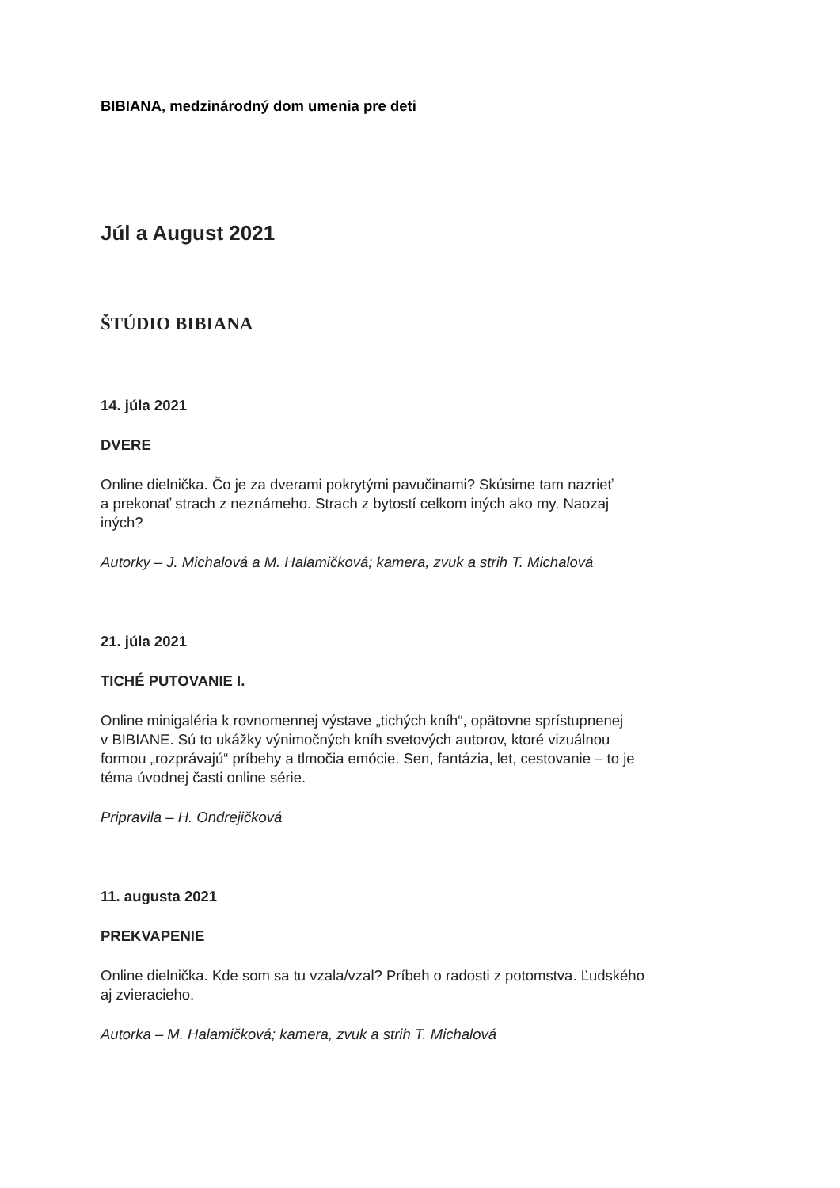BIBIANA, medzinárodný dom umenia pre deti
Júl a August 2021
ŠTÚDIO BIBIANA
14. júla 2021
DVERE
Online dielnička. Čo je za dverami pokrytými pavučinami? Skúsime tam nazrieť
a prekonať strach z neznámeho. Strach z bytostí celkom iných ako my. Naozaj
iných?
Autorky – J. Michalová a M. Halamičková; kamera, zvuk a strih T. Michalová
21. júla 2021
TICHÉ PUTOVANIE I.
Online minigaléria k rovnomennej výstave „tichých kníh“, opätovne sprístupnenej
v BIBIANE. Sú to ukážky výnimočných kníh svetových autorov, ktoré vizuálnou
formou „rozprávajú“ príbehy a tlmočia emócie. Sen, fantázia, let, cestovanie – to je
téma úvodnej časti online série.
Pripravila – H. Ondrejičková
11. augusta 2021
PREKVAPENIE
Online dielnička. Kde som sa tu vzala/vzal? Príbeh o radosti z potomstva. Ľudského
aj zvieracieho.
Autorka – M. Halamičková; kamera, zvuk a strih T. Michalová